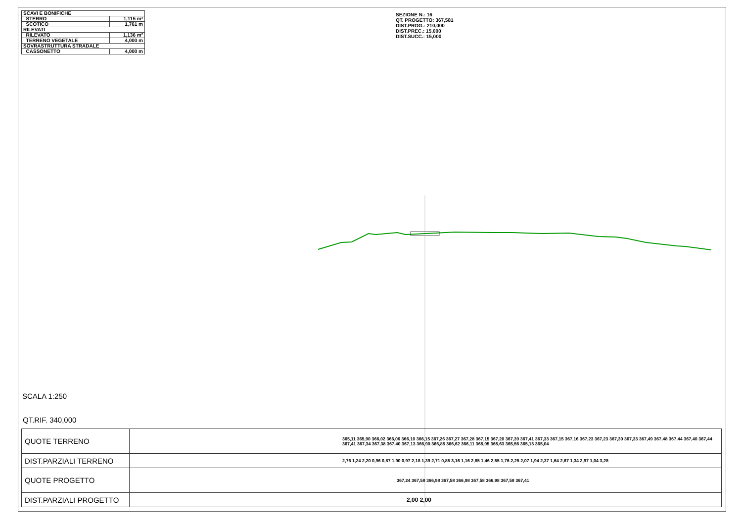| SCAVI E BONIFICHE | |
| STERRO | 1,115 m² |
| SCOTICO | 1,761 m |
| RILEVATI | |
| RILEVATO | 1,136 m² |
| TERRENO VEGETALE | 4,000 m |
| SOVRASTRUTTURA STRADALE | |
| CASSONETTO | 4,000 m |
SEZIONE N.: 16
QT. PROGETTO: 367,581
DIST.PROG.: 210,000
DIST.PREC.: 15,000
DIST.SUCC.: 15,000
SCALA 1:250
QT.RIF. 340,000
| QUOTE TERRENO | 365,11 365,90 366,02 366,06 366,10 366,15 367,26 367,27 367,28 367,15 367,20 367,39 367,41 367,33 367,15 367,16 367,23 367,23 367,30 367,33 367,49 367,48 367,44 367,40 367,44 367,41 367,34 367,38 367,40 367,13 366,90 366,85 366,62 366,11 365,95 365,63 365,56 365,13 365,04 |
| DIST.PARZIALI TERRENO | 2,76 1,24 2,20 0,96 0,87 1,90 0,97 2,18 1,39 2,71 0,85 3,16 1,16 2,85 1,46 2,55 1,76 2,25 2,07 1,94 2,37 1,64 2,67 1,34 2,97 1,04 3,28 |
| QUOTE PROGETTO | 367,24 367,58 366,98 367,58 366,98 367,58 366,98 367,58 367,41 |
| DIST.PARZIALI PROGETTO | 2,00 2,00 |